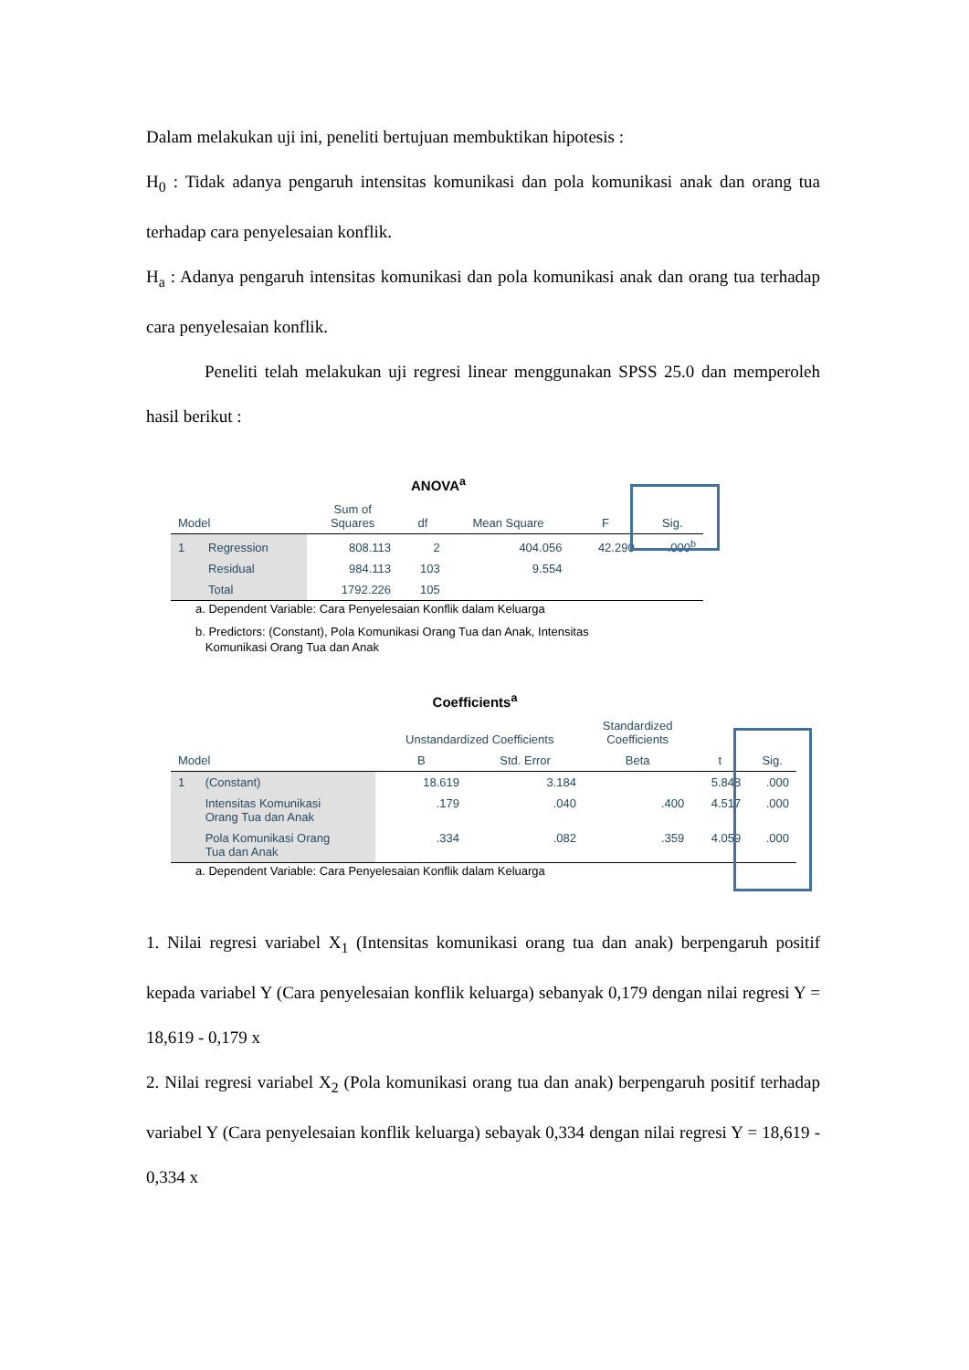Dalam melakukan uji ini, peneliti bertujuan membuktikan hipotesis :
H<sub>0</sub> : Tidak adanya pengaruh intensitas komunikasi dan pola komunikasi anak dan orang tua terhadap cara penyelesaian konflik.
H<sub>a</sub> : Adanya pengaruh intensitas komunikasi dan pola komunikasi anak dan orang tua terhadap cara penyelesaian konflik.
Peneliti telah melakukan uji regresi linear menggunakan SPSS 25.0 dan memperoleh hasil berikut :
ANOVA<sup>a</sup>
| Model | | Sum of Squares | df | Mean Square | F | Sig. |
| --- | --- | --- | --- | --- | --- | --- |
| 1 | Regression | 808.113 | 2 | 404.056 | 42.290 | .000<sup>b</sup> |
| | Residual | 984.113 | 103 | 9.554 | | |
| | Total | 1792.226 | 105 | | | |
a. Dependent Variable: Cara Penyelesaian Konflik dalam Keluarga
b. Predictors: (Constant), Pola Komunikasi Orang Tua dan Anak, Intensitas
Komunikasi Orang Tua dan Anak
Coefficients<sup>a</sup>
| | | Unstandardized Coefficients | | Standardized Coefficients | | |
| --- | --- | --- | --- | --- | --- | --- |
| Model | | B | Std. Error | Beta | t | Sig. |
| 1 | (Constant) | 18.619 | 3.184 | | 5.848 | .000 |
| | Intensitas Komunikasi Orang Tua dan Anak | .179 | .040 | .400 | 4.517 | .000 |
| | Pola Komunikasi Orang Tua dan Anak | .334 | .082 | .359 | 4.059 | .000 |
a. Dependent Variable: Cara Penyelesaian Konflik dalam Keluarga
1. Nilai regresi variabel X<sub>1</sub> (Intensitas komunikasi orang tua dan anak) berpengaruh positif kepada variabel Y (Cara penyelesaian konflik keluarga) sebanyak 0,179 dengan nilai regresi Y = 18,619 - 0,179 x
2. Nilai regresi variabel X<sub>2</sub> (Pola komunikasi orang tua dan anak) berpengaruh positif terhadap variabel Y (Cara penyelesaian konflik keluarga) sebayak 0,334 dengan nilai regresi Y = 18,619 - 0,334 x